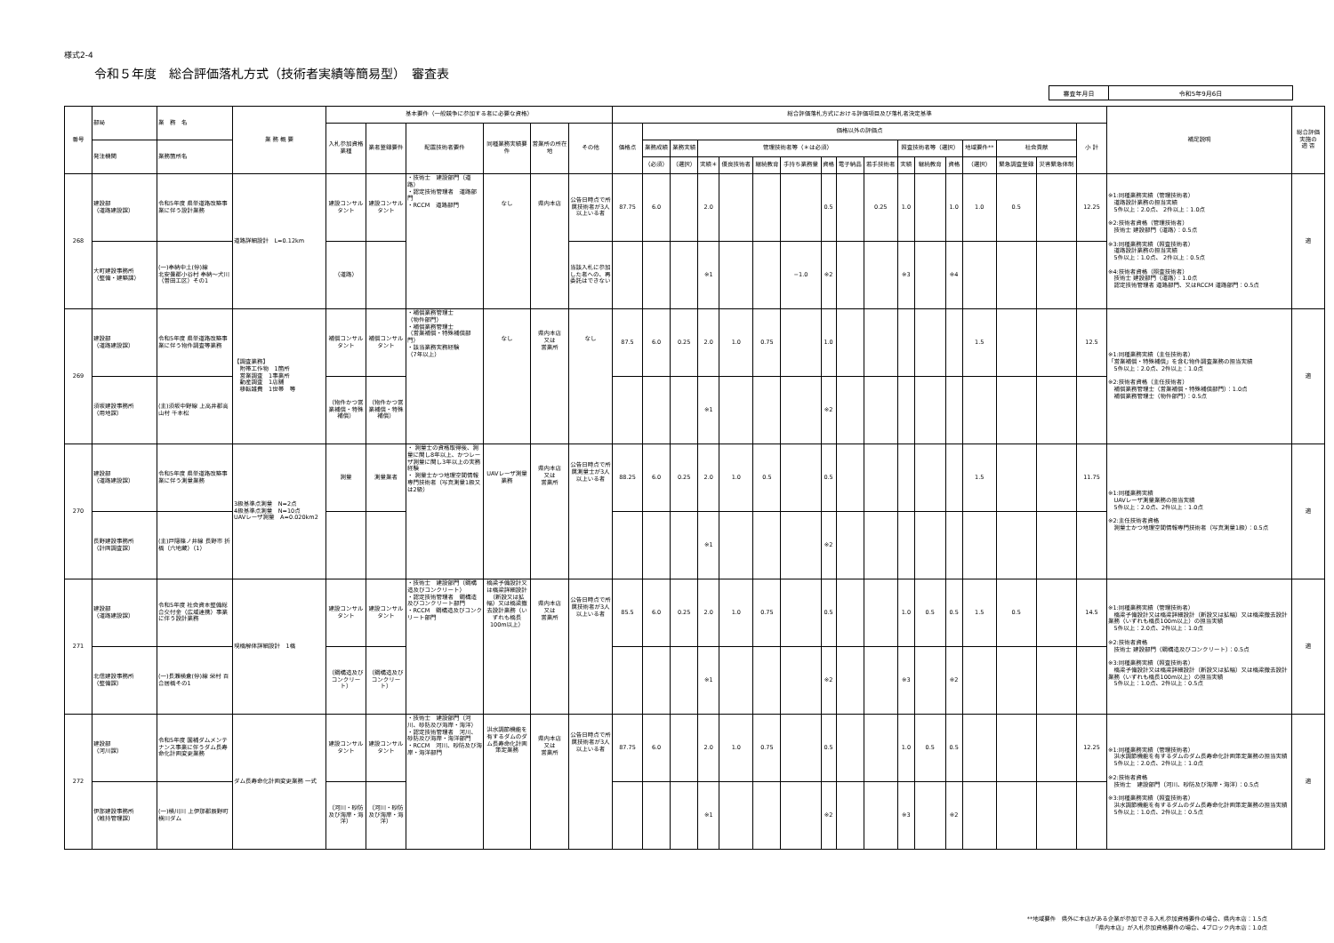様式2-4
令和５年度　総合評価落札方式（技術者実績等簡易型）　審査表
| 審査年月日 | 令和5年9月6日 |
| 番号 | 部局 | 業 務 名 | 業 務 概 要 | 基本要件（一般競争に参加する者に必要な資格） | | | | | | 総合評価落札方式における評価項目及び落札者決定基準 | | | | | | | | | | | | | | | | | 補足説明 | 総合評価 実施の 適 否 |
| --- | --- | --- | --- | --- | --- | --- | --- | --- | --- | --- | --- | --- | --- | --- | --- | --- | --- | --- | --- | --- | --- | --- | --- | --- | --- | --- | --- | --- |
| | | | | 入札参加資格業種 | 業者登録要件 | 配置技術者要件 | 同種業務実績要件 | 営業所の所在地 | その他 | 価格点 | 価格以外の評価点 | | | | | | | | | | | | | | | 小 計 | | |
| | 発注機関 | 業務箇所名 | | | | | | | | | 業務成績 | 業務実績 | 管理技術者等（＊は必須） | | | | | | | 照査技術者等（選択） | | | 地域要件** | 社会貢献 | | | | |
| | | | | | | | | | | | （必須） | （選択） | 実績＊ | 優良技術者 | 継続教育 | 手持ち業務量 | 資格 | 電子納品 | 若手技術者 | 実績 | 継続教育 | 資格 | （選択） | 緊急調査登録 | 災害緊急体制 | | | |
| 268 | 建設部 （道路建設課） | 令和5年度 県単道路改築事業に伴う設計業務 | 道路詳細設計 L=0.12km | 建設コンサルタント | 建設コンサルタント | ・技術士 建設部門（道路） ・認定技術管理者 道路部門 ・RCCM 道路部門 | なし | 県内本店 | 公告日時点で所属技術者が3人以上いる者 | 87.75 | 6.0 | | 2.0 | | | | 0.5 | | 0.25 | 1.0 | | 1.0 | 1.0 | 0.5 | | 12.25 | ※1:同種業務実績（管理技術者） 道路設計業務の担当実績 5件以上：2.0点、 2件以上：1.0点 ※2:技術者資格（管理技術者） 技術士 建設部門（道路）：0.5点 ※3:同種業務実績（照査技術者） 道路設計業務の担当実績 5件以上：1.0点、 2件以上：0.5点 ※4:技術者資格（照査技術者） 技術士 建設部門（道路）：1.0点 認定技術管理者 道路部門、又はRCCM 道路部門：0.5点 | 適 |
| | 大町建設事務所 （整備・建築課） | (一)奉納中土(停)線 北安曇郡小谷村 奉納～犬川（曽田工区）その1 | | （道路） | | | | | 当該入札に参加した者への、再委託はできない | | | | ※1 | | | −1.0 | ※2 | | | ※3 | | ※4 | | | | | | |
| 269 | 建設部 （道路建設課） | 令和5年度 県単道路改築事業に伴う物件調査等業務 | 【調査業務】 附帯工作物 1箇所 営業調査 1事業所 動産調査 1店舗 移転雑費 1世帯 等 | 補償コンサルタント | 補償コンサルタント | ・補償業務管理士 （物件部門） ・補償業務管理士 （営業補償・特殊補償部門） ・該当業務実務経験 （7年以上） | なし | 県内本店 又は 営業所 | なし | 87.5 | 6.0 | 0.25 | 2.0 | 1.0 | 0.75 | | 1.0 | | | | | | 1.5 | | | 12.5 | ※1:同種業務実績（主任技術者） 「営業補償・特殊補償」を含む物件調査業務の担当実績 5件以上：2.0点、2件以上：1.0点 ※2:技術者資格（主任技術者） 補償業務管理士（営業補償・特殊補償部門）：1.0点 補償業務管理士（物件部門）：0.5点 | 適 |
| | 須坂建設事務所 （用地課） | (主)須坂中野線 上高井郡高山村 千本松 | | （物件かつ営業補償・特殊補償） | （物件かつ営業補償・特殊補償） | | | | | | | | ※1 | | | | ※2 | | | | | | | | | | | |
| 270 | 建設部 （道路建設課） | 令和5年度 県単道路改築事業に伴う測量業務 | 3級基準点測量 N=2点 4級基準点測量 N=10点 UAVレーザ測量 A=0.020km2 | 測量 | 測量業者 | ・ 測量士の資格取得後、測量に関し8年以上、かつレーザ測量に関し3年以上の実務経験 ・ 測量士かつ地理空間情報専門技術者（写真測量1級又は2級） | UAVレーザ測量業務 | 県内本店 又は 営業所 | 公告日時点で所属測量士が3人以上いる者 | 88.25 | 6.0 | 0.25 | 2.0 | 1.0 | 0.5 | | 0.5 | | | | | | 1.5 | | | 11.75 | ※1:同種業務実績 UAVレーザ測量業務の担当実績 5件以上：2.0点、2件以上：1.0点 ※2:主任技術者資格 測量士かつ地理空間情報専門技術者（写真測量1級）：0.5点 | 適 |
| | 長野建設事務所 （計画調査課） | (主)戸隠篠ノ井線 長野市 折橋（六地蔵）（1） | | | | | | | | | | | ※1 | | | | ※2 | | | | | | | | | | | |
| 271 | 建設部 （道路建設課） | 令和5年度 社会資本整備総合交付金（広域連携）事業に伴う設計業務 | 現橋解体詳細設計 1橋 | 建設コンサルタント | 建設コンサルタント | ・技術士 建設部門（鋼構造及びコンクリート） ・認定技術管理者 鋼構造及びコンクリート部門 ・RCCM 鋼構造及びコンクリート部門 | 橋梁予備設計又は橋梁詳細設計（新設又は拡幅）又は橋梁撤去設計業務（いずれも橋長100m以上） | 県内本店 又は 営業所 | 公告日時点で所属技術者が3人以上いる者 | 85.5 | 6.0 | 0.25 | 2.0 | 1.0 | 0.75 | | 0.5 | | | 1.0 | 0.5 | 0.5 | 1.5 | 0.5 | | 14.5 | ※1:同種業務実績（管理技術者） 橋梁予備設計又は橋梁詳細設計（新設又は拡幅）又は橋梁撤去設計業務（いずれも橋長100m以上）の担当実績 5件以上：2.0点、2件以上：1.0点 ※2:技術者資格 技術士 建設部門（鋼構造及びコンクリート）：0.5点 ※3:同種業務実績（照査技術者） 橋梁予備設計又は橋梁詳細設計（新設又は拡幅）又は橋梁撤去設計業務（いずれも橋長100m以上）の担当実績 5件以上：1.0点、2件以上：0.5点 | 適 |
| | 北信建設事務所 （整備課） | (一)長瀬横倉(停)線 栄村 百合居橋その1 | | （鋼構造及びコンクリート） | （鋼構造及びコンクリート） | | | | | | | | ※1 | | | | ※2 | | | ※3 | | ※2 | | | | | | |
| 272 | 建設部 （河川課） | 令和5年度 国補ダムメンテナンス事業に伴うダム長寿命化計画変更業務 | ダム長寿命化計画変更業務 一式 | 建設コンサルタント | 建設コンサルタント | ・技術士 建設部門（河川、砂防及び海岸・海洋） ・認定技術管理者 河川、砂防及び海岸・海洋部門 ・RCCM 河川、砂防及び海岸・海洋部門 | 洪水調節機能を有するダムのダム長寿命化計画策定業務 | 県内本店 又は 営業所 | 公告日時点で所属技術者が3人以上いる者 | 87.75 | 6.0 | | 2.0 | 1.0 | 0.75 | | 0.5 | | | 1.0 | 0.5 | 0.5 | | | | 12.25 | ※1:同種業務実績（管理技術者） 洪水調節機能を有するダムのダム長寿命化計画策定業務の担当実績 5件以上：2.0点、2件以上：1.0点 ※2:技術者資格 技術士 建設部門（河川、砂防及び海岸・海洋）：0.5点 ※3:同種業務実績（照査技術者） 洪水調節機能を有するダムのダム長寿命化計画策定業務の担当実績 5件以上：1.0点、2件以上：0.5点 | 適 |
| | 伊那建設事務所 （維持管理課） | (一)横川川 上伊那郡辰野町 横川ダム | | （河川・砂防及び海岸・海洋） | （河川・砂防及び海岸・海洋） | | | | | | | | ※1 | | | | ※2 | | | ※3 | | ※2 | | | | | | |
**地域要件　県外に本店がある企業が参加できる入札参加資格要件の場合、県内本店：1.5点
「県内本店」が入札参加資格要件の場合、4ブロック内本店：1.0点